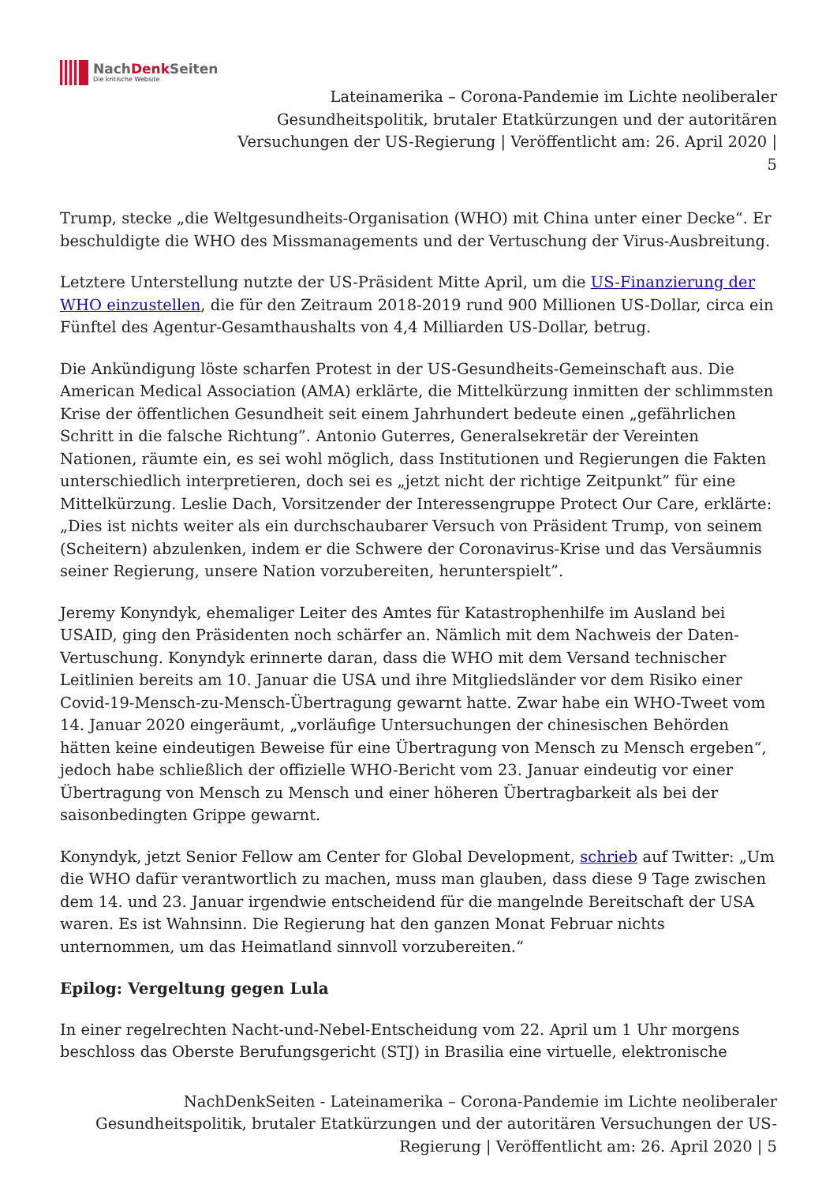NachDenk Seiten
Die kritische Website
Lateinamerika – Corona-Pandemie im Lichte neoliberaler
Gesundheitspolitik, brutaler Etatkürzungen und der autoritären
Versuchungen der US-Regierung | Veröffentlicht am: 26. April 2020 |
5
Trump, stecke „die Weltgesundheits-Organisation (WHO) mit China unter einer Decke“. Er beschuldigte die WHO des Missmanagements und der Vertuschung der Virus-Ausbreitung.
Letztere Unterstellung nutzte der US-Präsident Mitte April, um die US-Finanzierung der WHO einzustellen, die für den Zeitraum 2018-2019 rund 900 Millionen US-Dollar, circa ein Fünftel des Agentur-Gesamthaushalts von 4,4 Milliarden US-Dollar, betrug.
Die Ankündigung löste scharfen Protest in der US-Gesundheits-Gemeinschaft aus. Die American Medical Association (AMA) erklärte, die Mittelkürzung inmitten der schlimmsten Krise der öffentlichen Gesundheit seit einem Jahrhundert bedeute einen „gefährlichen Schritt in die falsche Richtung”. Antonio Guterres, Generalsekretär der Vereinten Nationen, räumte ein, es sei wohl möglich, dass Institutionen und Regierungen die Fakten unterschiedlich interpretieren, doch sei es „jetzt nicht der richtige Zeitpunkt” für eine Mittelkürzung. Leslie Dach, Vorsitzender der Interessengruppe Protect Our Care, erklärte: „Dies ist nichts weiter als ein durchschaubarer Versuch von Präsident Trump, von seinem (Scheitern) abzulenken, indem er die Schwere der Coronavirus-Krise und das Versäumnis seiner Regierung, unsere Nation vorzubereiten, herunterspielt”.
Jeremy Konyndyk, ehemaliger Leiter des Amtes für Katastrophenhilfe im Ausland bei USAID, ging den Präsidenten noch schärfer an. Nämlich mit dem Nachweis der Daten-Vertuschung. Konyndyk erinnerte daran, dass die WHO mit dem Versand technischer Leitlinien bereits am 10. Januar die USA und ihre Mitgliedsländer vor dem Risiko einer Covid-19-Mensch-zu-Mensch-Übertragung gewarnt hatte. Zwar habe ein WHO-Tweet vom 14. Januar 2020 eingeräumt, „vorläufige Untersuchungen der chinesischen Behörden hätten keine eindeutigen Beweise für eine Übertragung von Mensch zu Mensch ergeben“, jedoch habe schließlich der offizielle WHO-Bericht vom 23. Januar eindeutig vor einer Übertragung von Mensch zu Mensch und einer höheren Übertragbarkeit als bei der saisonbedingten Grippe gewarnt.
Konyndyk, jetzt Senior Fellow am Center for Global Development, schrieb auf Twitter: „Um die WHO dafür verantwortlich zu machen, muss man glauben, dass diese 9 Tage zwischen dem 14. und 23. Januar irgendwie entscheidend für die mangelnde Bereitschaft der USA waren. Es ist Wahnsinn. Die Regierung hat den ganzen Monat Februar nichts unternommen, um das Heimatland sinnvoll vorzubereiten.“
Epilog: Vergeltung gegen Lula
In einer regelrechten Nacht-und-Nebel-Entscheidung vom 22. April um 1 Uhr morgens beschloss das Oberste Berufungsgericht (STJ) in Brasilia eine virtuelle, elektronische
NachDenkSeiten - Lateinamerika – Corona-Pandemie im Lichte neoliberaler
Gesundheitspolitik, brutaler Etatkürzungen und der autoritären Versuchungen der US-
Regierung | Veröffentlicht am: 26. April 2020 | 5